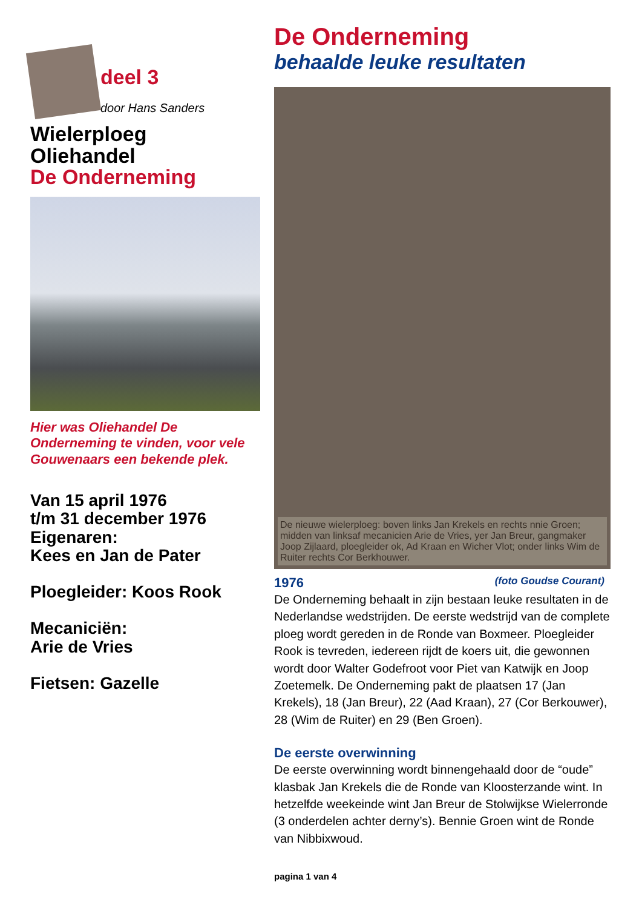deel 3
door Hans Sanders
Wielerploeg
Oliehandel
De Onderneming
Hier was Oliehandel De Onderneming te vinden, voor vele Gouwenaars een bekende plek.
Van 15 april 1976
t/m 31 december 1976
Eigenaren:
Kees en Jan de Pater
Ploegleider: Koos Rook
Mecaniciën:
Arie de Vries
Fietsen: Gazelle
De Onderneming
behaalde leuke resultaten
De nieuwe wielerploeg: boven links Jan Krekels en rechts nnie Groen; midden van linksaf mecanicien Arie de Vries, yer Jan Breur, gangmaker Joop Zijlaard, ploegleider ok, Ad Kraan en Wicher Vlot; onder links Wim de Ruiter rechts Cor Berkhouwer.
1976 (foto Goudse Courant)
De Onderneming behaalt in zijn bestaan leuke resultaten in de Nederlandse wedstrijden. De eerste wedstrijd van de complete ploeg wordt gereden in de Ronde van Boxmeer. Ploegleider Rook is tevreden, iedereen rijdt de koers uit, die gewonnen wordt door Walter Godefroot voor Piet van Katwijk en Joop Zoetemelk. De Onderneming pakt de plaatsen 17 (Jan Krekels), 18 (Jan Breur), 22 (Aad Kraan), 27 (Cor Berkouwer), 28 (Wim de Ruiter) en 29 (Ben Groen).
De eerste overwinning
De eerste overwinning wordt binnengehaald door de “oude” klasbak Jan Krekels die de Ronde van Kloosterzande wint. In hetzelfde weekeinde wint Jan Breur de Stolwijkse Wielerronde (3 onderdelen achter derny’s). Bennie Groen wint de Ronde van Nibbixwoud.
pagina 1 van 4